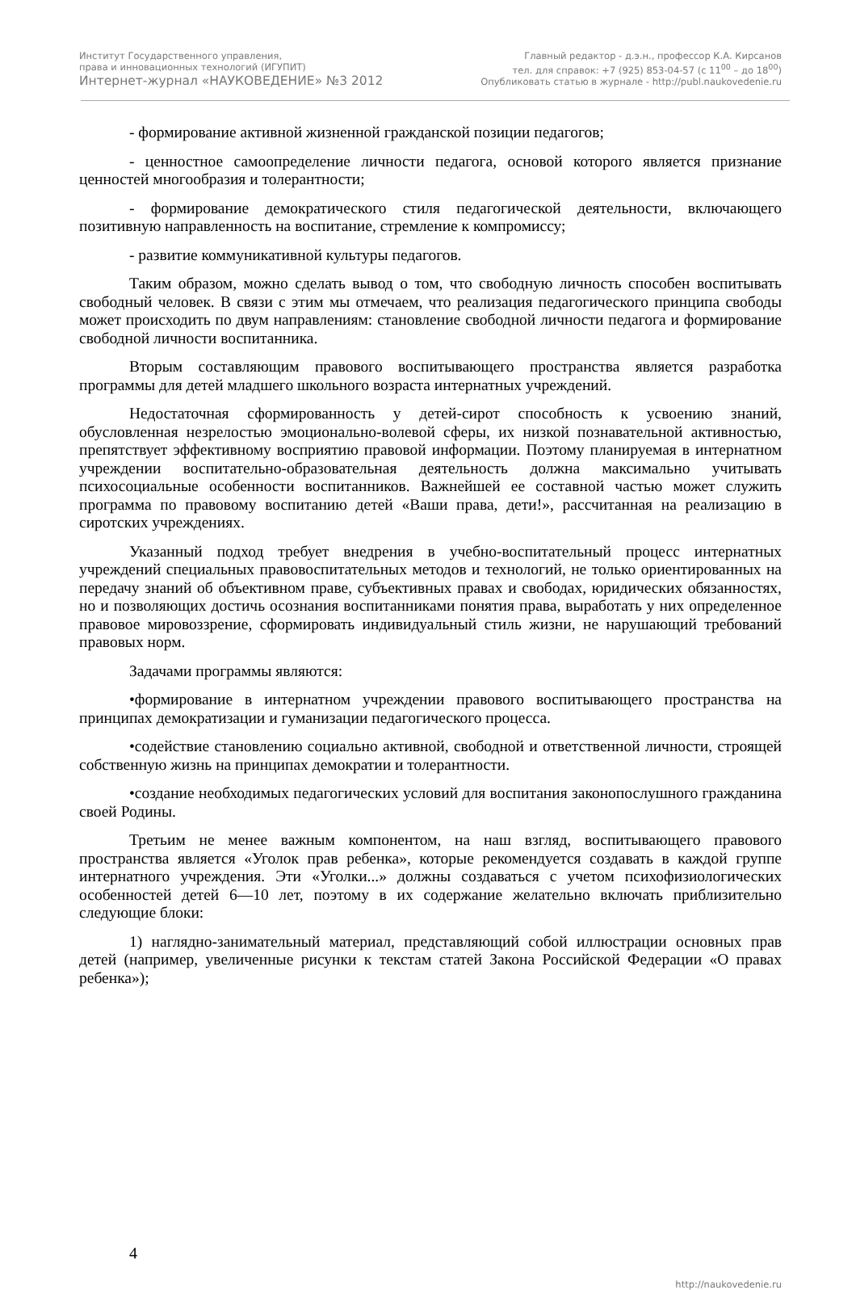Институт Государственного управления,
права и инновационных технологий (ИГУПИТ)
Интернет-журнал «НАУКОВЕДЕНИЕ» №3 2012
Главный редактор - д.э.н., профессор К.А. Кирсанов
тел. для справок: +7 (925) 853-04-57 (с 11<sup>00</sup> – до 18<sup>00</sup>)
Опубликовать статью в журнале - http://publ.naukovedenie.ru
- формирование активной жизненной гражданской позиции педагогов;
- ценностное самоопределение личности педагога, основой которого является признание ценностей многообразия и толерантности;
- формирование демократического стиля педагогической деятельности, включающего позитивную направленность на воспитание, стремление к компромиссу;
- развитие коммуникативной культуры педагогов.
Таким образом, можно сделать вывод о том, что свободную личность способен воспитывать свободный человек. В связи с этим мы отмечаем, что реализация педагогического принципа свободы может происходить по двум направлениям: становление свободной личности педагога и формирование свободной личности воспитанника.
Вторым составляющим правового воспитывающего пространства является разработка программы для детей младшего школьного возраста интернатных учреждений.
Недостаточная сформированность у детей-сирот способность к усвоению знаний, обусловленная незрелостью эмоционально-волевой сферы, их низкой познавательной активностью, препятствует эффективному восприятию правовой информации. Поэтому планируемая в интернатном учреждении воспитательно-образовательная деятельность должна максимально учитывать психосоциальные особенности воспитанников. Важнейшей ее составной частью может служить программа по правовому воспитанию детей «Ваши права, дети!», рассчитанная на реализацию в сиротских учреждениях.
Указанный подход требует внедрения в учебно-воспитательный процесс интернатных учреждений специальных правовоспитательных методов и технологий, не только ориентированных на передачу знаний об объективном праве, субъективных правах и свободах, юридических обязанностях, но и позволяющих достичь осознания воспитанниками понятия права, выработать у них определенное правовое мировоззрение, сформировать индивидуальный стиль жизни, не нарушающий требований правовых норм.
Задачами программы являются:
•формирование в интернатном учреждении правового воспитывающего пространства на принципах демократизации и гуманизации педагогического процесса.
•содействие становлению социально активной, свободной и ответственной личности, строящей собственную жизнь на принципах демократии и толерантности.
•создание необходимых педагогических условий для воспитания законопослушного гражданина своей Родины.
Третьим не менее важным компонентом, на наш взгляд, воспитывающего правового пространства является «Уголок прав ребенка», которые рекомендуется создавать в каждой группе интернатного учреждения. Эти «Уголки...» должны создаваться с учетом психофизиологических особенностей детей 6—10 лет, поэтому в их содержание желательно включать приблизительно следующие блоки:
1) наглядно-занимательный материал, представляющий собой иллюстрации основных прав детей (например, увеличенные рисунки к текстам статей Закона Российской Федерации «О правах ребенка»);
4
http://naukovedenie.ru